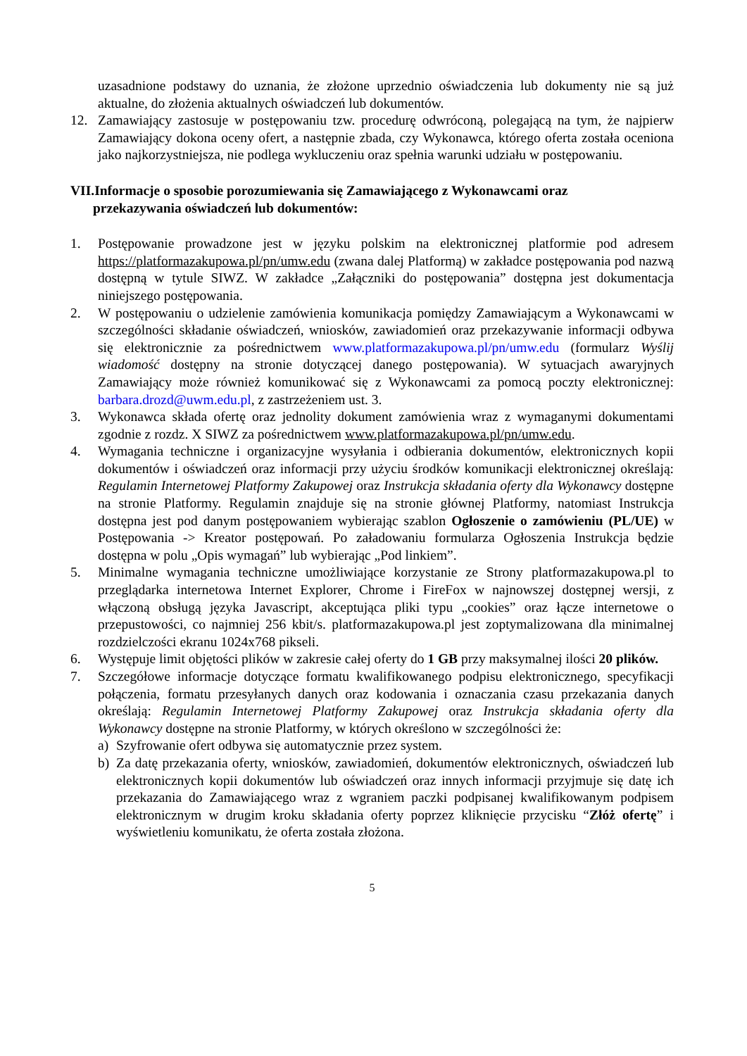uzasadnione podstawy do uznania, że złożone uprzednio oświadczenia lub dokumenty nie są już aktualne, do złożenia aktualnych oświadczeń lub dokumentów.
12. Zamawiający zastosuje w postępowaniu tzw. procedurę odwróconą, polegającą na tym, że najpierw Zamawiający dokona oceny ofert, a następnie zbada, czy Wykonawca, którego oferta została oceniona jako najkorzystniejsza, nie podlega wykluczeniu oraz spełnia warunki udziału w postępowaniu.
VII.Informacje o sposobie porozumiewania się Zamawiającego z Wykonawcami oraz
przekazywania oświadczeń lub dokumentów:
1. Postępowanie prowadzone jest w języku polskim na elektronicznej platformie pod adresem https://platformazakupowa.pl/pn/umw.edu (zwana dalej Platformą) w zakładce postępowania pod nazwą dostępną w tytule SIWZ. W zakładce „Załączniki do postępowania” dostępna jest dokumentacja niniejszego postępowania.
2. W postępowaniu o udzielenie zamówienia komunikacja pomiędzy Zamawiającym a Wykonawcami w szczególności składanie oświadczeń, wniosków, zawiadomień oraz przekazywanie informacji odbywa się elektronicznie za pośrednictwem www.platformazakupowa.pl/pn/umw.edu (formularz Wyślij wiadomość dostępny na stronie dotyczącej danego postępowania). W sytuacjach awaryjnych Zamawiający może również komunikować się z Wykonawcami za pomocą poczty elektronicznej: barbara.drozd@uwm.edu.pl, z zastrzeżeniem ust. 3.
3. Wykonawca składa ofertę oraz jednolity dokument zamówienia wraz z wymaganymi dokumentami zgodnie z rozdz. X SIWZ za pośrednictwem www.platformazakupowa.pl/pn/umw.edu.
4. Wymagania techniczne i organizacyjne wysyłania i odbierania dokumentów, elektronicznych kopii dokumentów i oświadczeń oraz informacji przy użyciu środków komunikacji elektronicznej określają: Regulamin Internetowej Platformy Zakupowej oraz Instrukcja składania oferty dla Wykonawcy dostępne na stronie Platformy. Regulamin znajduje się na stronie głównej Platformy, natomiast Instrukcja dostępna jest pod danym postępowaniem wybierając szablon Ogłoszenie o zamówieniu (PL/UE) w Postępowania -> Kreator postępowań. Po załadowaniu formularza Ogłoszenia Instrukcja będzie dostępna w polu „Opis wymagań” lub wybierając „Pod linkiem”.
5. Minimalne wymagania techniczne umożliwiające korzystanie ze Strony platformazakupowa.pl to przeglądarka internetowa Internet Explorer, Chrome i FireFox w najnowszej dostępnej wersji, z włączoną obsługą języka Javascript, akceptująca pliki typu „cookies” oraz łącze internetowe o przepustowości, co najmniej 256 kbit/s. platformazakupowa.pl jest zoptymalizowana dla minimalnej rozdzielczości ekranu 1024x768 pikseli.
6. Występuje limit objętości plików w zakresie całej oferty do 1 GB przy maksymalnej ilości 20 plików.
7. Szczegółowe informacje dotyczące formatu kwalifikowanego podpisu elektronicznego, specyfikacji połączenia, formatu przesyłanych danych oraz kodowania i oznaczania czasu przekazania danych określają: Regulamin Internetowej Platformy Zakupowej oraz Instrukcja składania oferty dla Wykonawcy dostępne na stronie Platformy, w których określono w szczególności że:
a) Szyfrowanie ofert odbywa się automatycznie przez system.
b) Za datę przekazania oferty, wniosków, zawiadomień, dokumentów elektronicznych, oświadczeń lub elektronicznych kopii dokumentów lub oświadczeń oraz innych informacji przyjmuje się datę ich przekazania do Zamawiającego wraz z wgraniem paczki podpisanej kwalifikowanym podpisem elektronicznym w drugim kroku składania oferty poprzez kliknięcie przycisku “Złóż ofertę” i wyświetleniu komunikatu, że oferta została złożona.
5